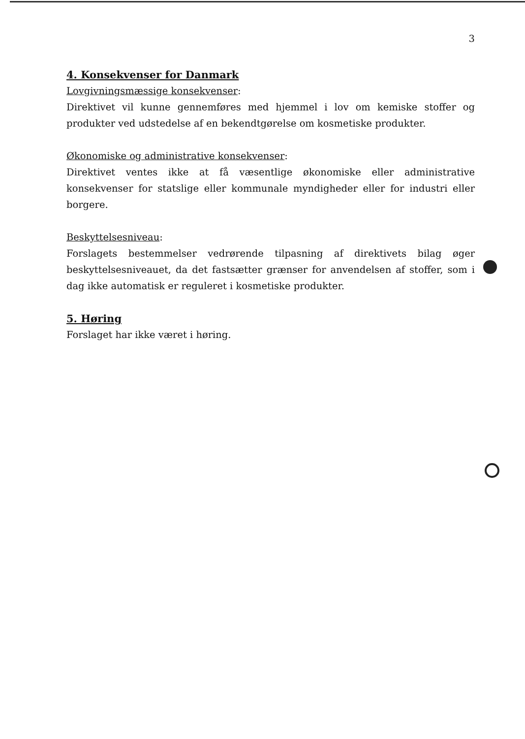3
4. Konsekvenser for Danmark
Lovgivningsmæssige konsekvenser:
Direktivet vil kunne gennemføres med hjemmel i lov om kemiske stoffer og produkter ved udstedelse af en bekendtgørelse om kosmetiske produkter.
Økonomiske og administrative konsekvenser:
Direktivet ventes ikke at få væsentlige økonomiske eller administrative konsekvenser for statslige eller kommunale myndigheder eller for industri eller borgere.
Beskyttelsesniveau:
Forslagets bestemmelser vedrørende tilpasning af direktivets bilag øger beskyttelsesniveauet, da det fastsætter grænser for anvendelsen af stoffer, som i dag ikke automatisk er reguleret i kosmetiske produkter.
5. Høring
Forslaget har ikke været i høring.